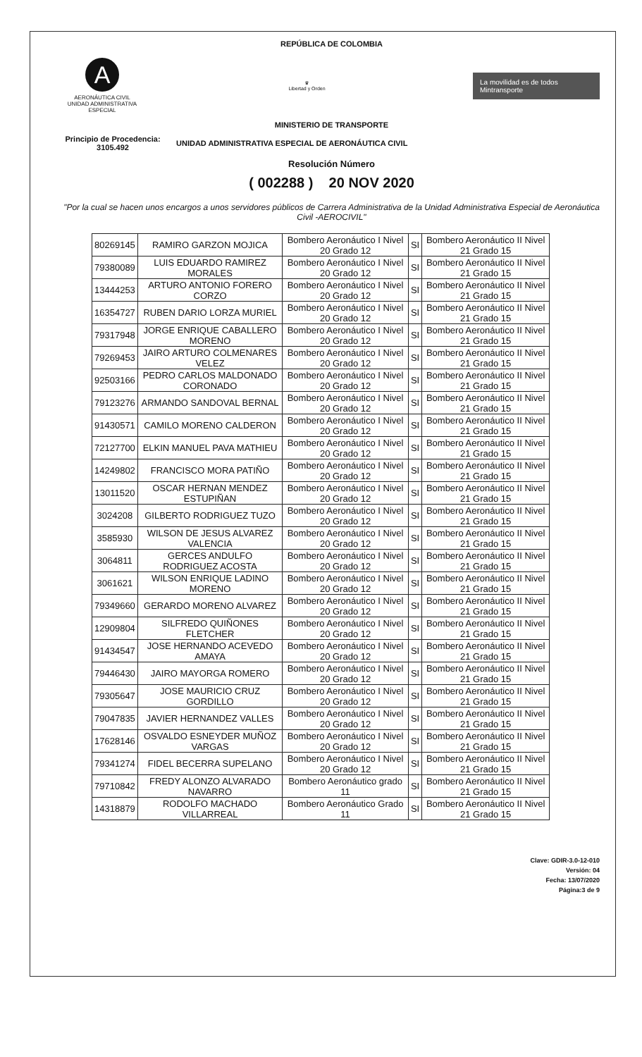REPÚBLICA DE COLOMBIA
A
AERONÁUTICA CIVIL
UNIDAD ADMINISTRATIVA ESPECIAL
♛
Libertad y Orden
La movilidad es de todos Mintransporte
MINISTERIO DE TRANSPORTE
Principio de Procedencia: 3105.492
UNIDAD ADMINISTRATIVA ESPECIAL DE AERONÁUTICA CIVIL
Resolución Número
( 002288 ) 20 NOV 2020
"Por la cual se hacen unos encargos a unos servidores públicos de Carrera Administrativa de la Unidad Administrativa Especial de Aeronáutica Civil -AEROCIVIL"
| 80269145 | RAMIRO GARZON MOJICA | Bombero Aeronáutico I Nivel 20 Grado 12 | SI | Bombero Aeronáutico II Nivel 21 Grado 15 |
| 79380089 | LUIS EDUARDO RAMIREZ MORALES | Bombero Aeronáutico I Nivel 20 Grado 12 | SI | Bombero Aeronáutico II Nivel 21 Grado 15 |
| 13444253 | ARTURO ANTONIO FORERO CORZO | Bombero Aeronáutico I Nivel 20 Grado 12 | SI | Bombero Aeronáutico II Nivel 21 Grado 15 |
| 16354727 | RUBEN DARIO LORZA MURIEL | Bombero Aeronáutico I Nivel 20 Grado 12 | SI | Bombero Aeronáutico II Nivel 21 Grado 15 |
| 79317948 | JORGE ENRIQUE CABALLERO MORENO | Bombero Aeronáutico I Nivel 20 Grado 12 | SI | Bombero Aeronáutico II Nivel 21 Grado 15 |
| 79269453 | JAIRO ARTURO COLMENARES VELEZ | Bombero Aeronáutico I Nivel 20 Grado 12 | SI | Bombero Aeronáutico II Nivel 21 Grado 15 |
| 92503166 | PEDRO CARLOS MALDONADO CORONADO | Bombero Aeronáutico I Nivel 20 Grado 12 | SI | Bombero Aeronáutico II Nivel 21 Grado 15 |
| 79123276 | ARMANDO SANDOVAL BERNAL | Bombero Aeronáutico I Nivel 20 Grado 12 | SI | Bombero Aeronáutico II Nivel 21 Grado 15 |
| 91430571 | CAMILO MORENO CALDERON | Bombero Aeronáutico I Nivel 20 Grado 12 | SI | Bombero Aeronáutico II Nivel 21 Grado 15 |
| 72127700 | ELKIN MANUEL PAVA MATHIEU | Bombero Aeronáutico I Nivel 20 Grado 12 | SI | Bombero Aeronáutico II Nivel 21 Grado 15 |
| 14249802 | FRANCISCO MORA PATIÑO | Bombero Aeronáutico I Nivel 20 Grado 12 | SI | Bombero Aeronáutico II Nivel 21 Grado 15 |
| 13011520 | OSCAR HERNAN MENDEZ ESTUPIÑAN | Bombero Aeronáutico I Nivel 20 Grado 12 | SI | Bombero Aeronáutico II Nivel 21 Grado 15 |
| 3024208 | GILBERTO RODRIGUEZ TUZO | Bombero Aeronáutico I Nivel 20 Grado 12 | SI | Bombero Aeronáutico II Nivel 21 Grado 15 |
| 3585930 | WILSON DE JESUS ALVAREZ VALENCIA | Bombero Aeronáutico I Nivel 20 Grado 12 | SI | Bombero Aeronáutico II Nivel 21 Grado 15 |
| 3064811 | GERCES ANDULFO RODRIGUEZ ACOSTA | Bombero Aeronáutico I Nivel 20 Grado 12 | SI | Bombero Aeronáutico II Nivel 21 Grado 15 |
| 3061621 | WILSON ENRIQUE LADINO MORENO | Bombero Aeronáutico I Nivel 20 Grado 12 | SI | Bombero Aeronáutico II Nivel 21 Grado 15 |
| 79349660 | GERARDO MORENO ALVAREZ | Bombero Aeronáutico I Nivel 20 Grado 12 | SI | Bombero Aeronáutico II Nivel 21 Grado 15 |
| 12909804 | SILFREDO QUIÑONES FLETCHER | Bombero Aeronáutico I Nivel 20 Grado 12 | SI | Bombero Aeronáutico II Nivel 21 Grado 15 |
| 91434547 | JOSE HERNANDO ACEVEDO AMAYA | Bombero Aeronáutico I Nivel 20 Grado 12 | SI | Bombero Aeronáutico II Nivel 21 Grado 15 |
| 79446430 | JAIRO MAYORGA ROMERO | Bombero Aeronáutico I Nivel 20 Grado 12 | SI | Bombero Aeronáutico II Nivel 21 Grado 15 |
| 79305647 | JOSE MAURICIO CRUZ GORDILLO | Bombero Aeronáutico I Nivel 20 Grado 12 | SI | Bombero Aeronáutico II Nivel 21 Grado 15 |
| 79047835 | JAVIER HERNANDEZ VALLES | Bombero Aeronáutico I Nivel 20 Grado 12 | SI | Bombero Aeronáutico II Nivel 21 Grado 15 |
| 17628146 | OSVALDO ESNEYDER MUÑOZ VARGAS | Bombero Aeronáutico I Nivel 20 Grado 12 | SI | Bombero Aeronáutico II Nivel 21 Grado 15 |
| 79341274 | FIDEL BECERRA SUPELANO | Bombero Aeronáutico I Nivel 20 Grado 12 | SI | Bombero Aeronáutico II Nivel 21 Grado 15 |
| 79710842 | FREDY ALONZO ALVARADO NAVARRO | Bombero Aeronáutico grado 11 | SI | Bombero Aeronáutico II Nivel 21 Grado 15 |
| 14318879 | RODOLFO MACHADO VILLARREAL | Bombero Aeronáutico Grado 11 | SI | Bombero Aeronáutico II Nivel 21 Grado 15 |
Clave: GDIR-3.0-12-010
Versión: 04
Fecha: 13/07/2020
Página:3 de 9